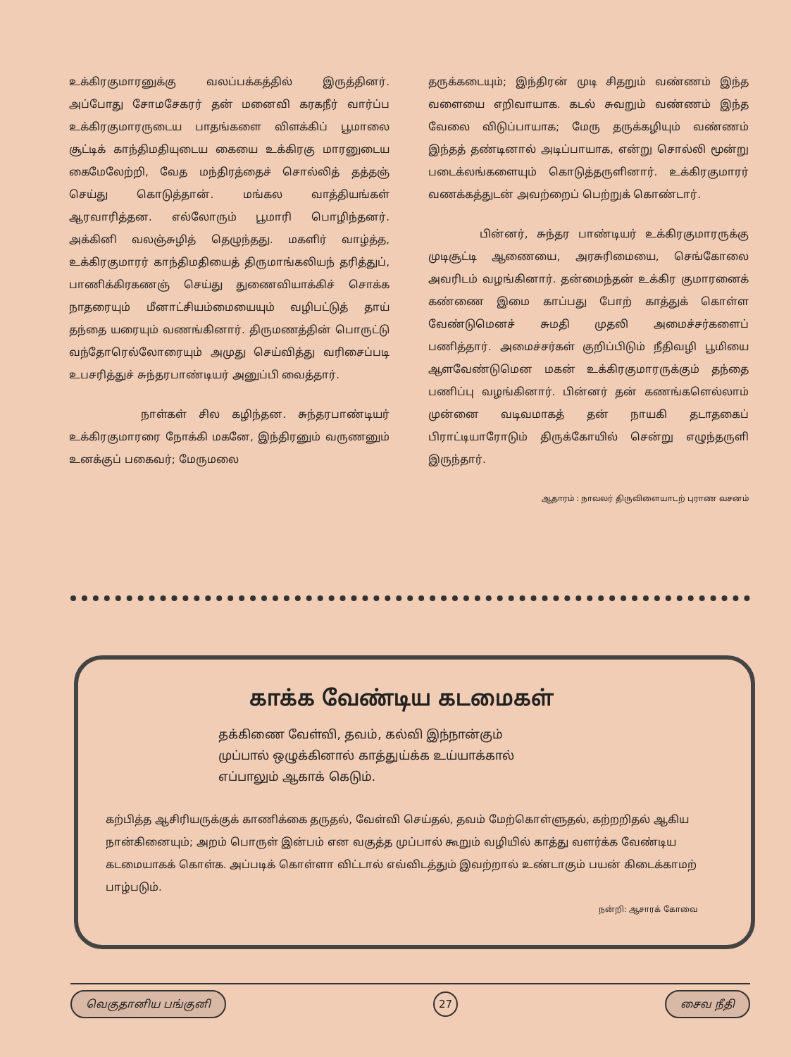உக்கிரகுமாரனுக்கு வலப்பக்கத்தில் இருத்தினர். அப்போது சோமசேகரர் தன் மனைவி கரகநீர் வார்ப்ப உக்கிரகுமாரருடைய பாதங்களை விளக்கிப் பூமாலை சூட்டிக் காந்திமதியுடைய கையை உக்கிரகு மாரனுடைய கைமேலேற்றி, வேத மந்திரத்தைச் சொல்லித் தத்தஞ் செய்து கொடுத்தான். மங்கல வாத்தியங்கள் ஆரவாரித்தன. எல்லோரும் பூமாரி பொழிந்தனர். அக்கினி வலஞ்சுழித் தெழுந்தது. மகளிர் வாழ்த்த, உக்கிரகுமாரர் காந்திமதியைத் திருமாங்கலியந் தரித்துப், பாணிக்கிரகணஞ் செய்து துணைவியாக்கிச் சொக்க நாதரையும் மீனாட்சியம்மையையும் வழிபட்டுத் தாய் தந்தை யரையும் வணங்கினார். திருமணத்தின் பொருட்டு வந்தோரெல்லோரையும் அமுது செய்வித்து வரிசைப்படி உபசரித்துச் சுந்தரபாண்டியர் அனுப்பி வைத்தார்.
நாள்கள் சில கழிந்தன. சுந்தரபாண்டியர் உக்கிரகுமாரரை நோக்கி மகனே, இந்திரனும் வருணனும் உனக்குப் பகைவர்; மேருமலை
தருக்கடையும்; இந்திரன் முடி சிதறும் வண்ணம் இந்த வளையை எறிவாயாக. கடல் சுவறும் வண்ணம் இந்த வேலை விடுப்பாயாக; மேரு தருக்கழியும் வண்ணம் இந்தத் தண்டினால் அடிப்பாயாக, என்று சொல்லி மூன்று படைக்லங்களையும் கொடுத்தருளினார். உக்கிரகுமாரர் வணக்கத்துடன் அவற்றைப் பெற்றுக் கொண்டார்.
பின்னர், சுந்தர பாண்டியர் உக்கிரகுமாரருக்கு முடிசூட்டி ஆணையை, அரசுரிமையை, செங்கோலை அவரிடம் வழங்கினார். தன்மைந்தன் உக்கிர குமாரனைக் கண்ணை இமை காப்பது போற் காத்துக் கொள்ள வேண்டுமெனச் சுமதி முதலி அமைச்சர்களைப் பணித்தார். அமைச்சர்கள் குறிப்பிடும் நீதிவழி பூமியை ஆளவேண்டுமென மகன் உக்கிரகுமாரருக்கும் தந்தை பணிப்பு வழங்கினார். பின்னர் தன் கணங்களெல்லாம் முன்னை வடிவமாகத் தன் நாயகி தடாதகைப் பிராட்டியாரோடும் திருக்கோயில் சென்று எழுந்தருளி இருந்தார்.
ஆதாரம் : நாவலர் திருவிளையாடற் புராண வசனம்
காக்க வேண்டிய கடமைகள்
தக்கிணை வேள்வி, தவம், கல்வி இந்நான்கும்
முப்பால் ஒழுக்கினால் காத்துய்க்க உய்யாக்கால்
எப்பாலும் ஆகாக் கெடும்.
கற்பித்த ஆசிரியருக்குக் காணிக்கை தருதல், வேள்வி செய்தல், தவம் மேற்கொள்ளுதல், கற்றறிதல் ஆகிய நான்கினையும்; அறம் பொருள் இன்பம் என வகுத்த முப்பால் கூறும் வழியில் காத்து வளர்க்க வேண்டிய கடமையாகக் கொள்க. அப்படிக் கொள்ளா விட்டால் எவ்விடத்தும் இவற்றால் உண்டாகும் பயன் கிடைக்காமற் பாழ்படும்.
நன்றி: ஆசாரக் கோவை
வெகுதானிய பங்குனி 27 சைவ நீதி